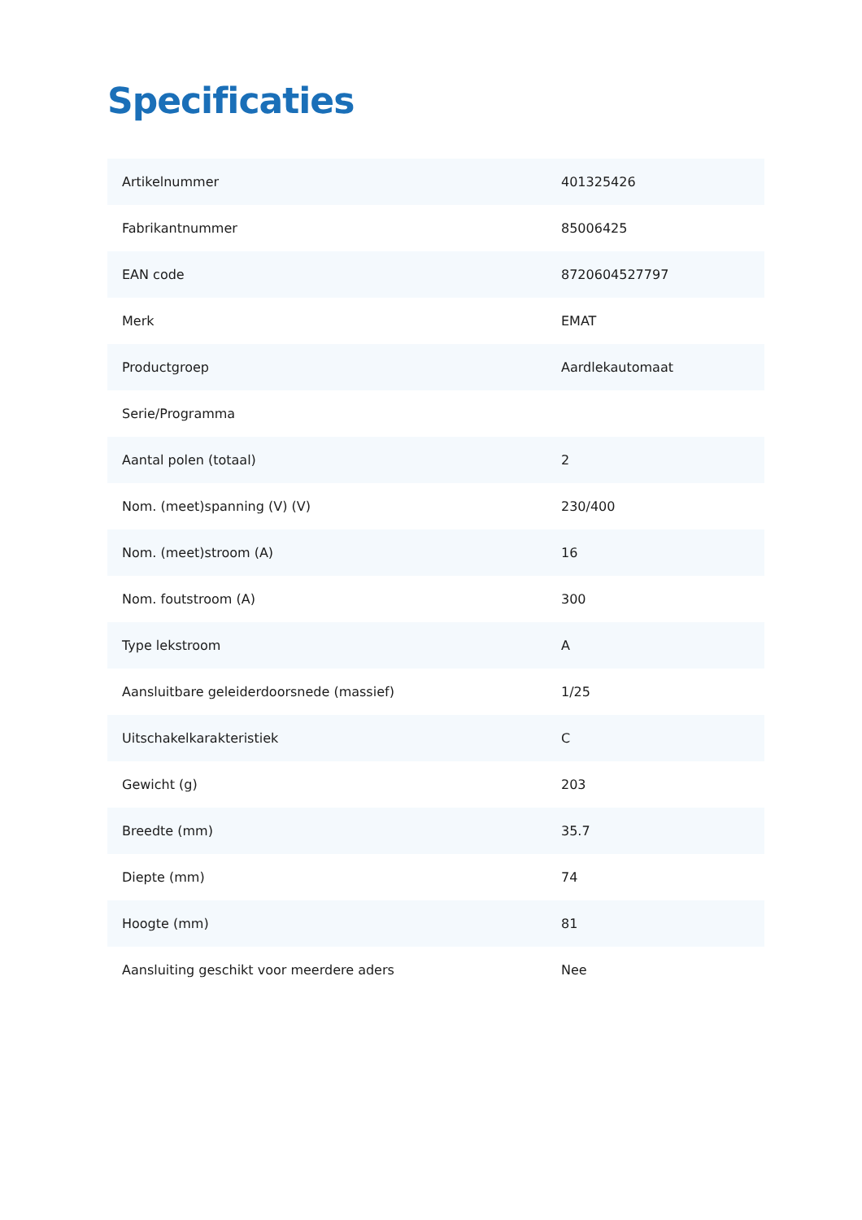Specificaties
| Artikelnummer | 401325426 |
| Fabrikantnummer | 85006425 |
| EAN code | 8720604527797 |
| Merk | EMAT |
| Productgroep | Aardlekautomaat |
| Serie/Programma | |
| Aantal polen (totaal) | 2 |
| Nom. (meet)spanning (V) (V) | 230/400 |
| Nom. (meet)stroom (A) | 16 |
| Nom. foutstroom (A) | 300 |
| Type lekstroom | A |
| Aansluitbare geleiderdoorsnede (massief) | 1/25 |
| Uitschakelkarakteristiek | C |
| Gewicht (g) | 203 |
| Breedte (mm) | 35.7 |
| Diepte (mm) | 74 |
| Hoogte (mm) | 81 |
| Aansluiting geschikt voor meerdere aders | Nee |